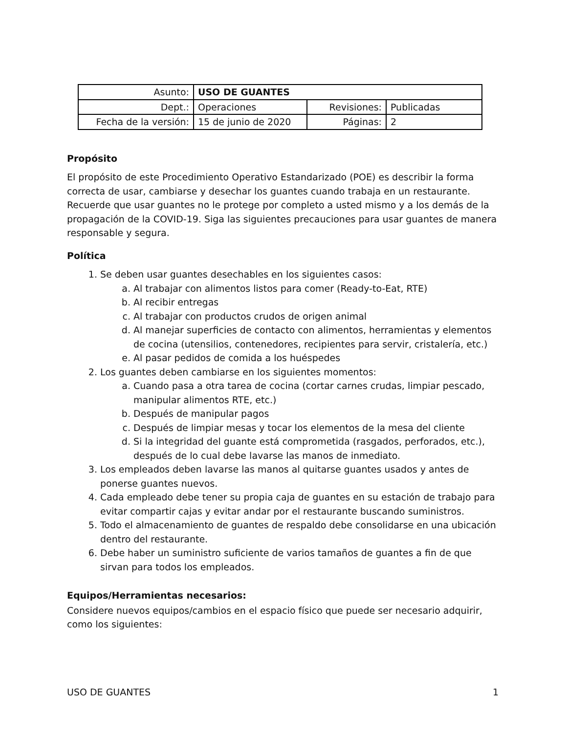| Asunto: | USO DE GUANTES | | |
| Dept.: | Operaciones | Revisiones: | Publicadas |
| Fecha de la versión: | 15 de junio de 2020 | Páginas: | 2 |
Propósito
El propósito de este Procedimiento Operativo Estandarizado (POE) es describir la forma correcta de usar, cambiarse y desechar los guantes cuando trabaja en un restaurante. Recuerde que usar guantes no le protege por completo a usted mismo y a los demás de la propagación de la COVID-19. Siga las siguientes precauciones para usar guantes de manera responsable y segura.
Política
1. Se deben usar guantes desechables en los siguientes casos:
a. Al trabajar con alimentos listos para comer (Ready-to-Eat, RTE)
b. Al recibir entregas
c. Al trabajar con productos crudos de origen animal
d. Al manejar superficies de contacto con alimentos, herramientas y elementos de cocina (utensilios, contenedores, recipientes para servir, cristalería, etc.)
e. Al pasar pedidos de comida a los huéspedes
2. Los guantes deben cambiarse en los siguientes momentos:
a. Cuando pasa a otra tarea de cocina (cortar carnes crudas, limpiar pescado, manipular alimentos RTE, etc.)
b. Después de manipular pagos
c. Después de limpiar mesas y tocar los elementos de la mesa del cliente
d. Si la integridad del guante está comprometida (rasgados, perforados, etc.), después de lo cual debe lavarse las manos de inmediato.
3. Los empleados deben lavarse las manos al quitarse guantes usados y antes de ponerse guantes nuevos.
4. Cada empleado debe tener su propia caja de guantes en su estación de trabajo para evitar compartir cajas y evitar andar por el restaurante buscando suministros.
5. Todo el almacenamiento de guantes de respaldo debe consolidarse en una ubicación dentro del restaurante.
6. Debe haber un suministro suficiente de varios tamaños de guantes a fin de que sirvan para todos los empleados.
Equipos/Herramientas necesarios:
Considere nuevos equipos/cambios en el espacio físico que puede ser necesario adquirir, como los siguientes:
USO DE GUANTES 1